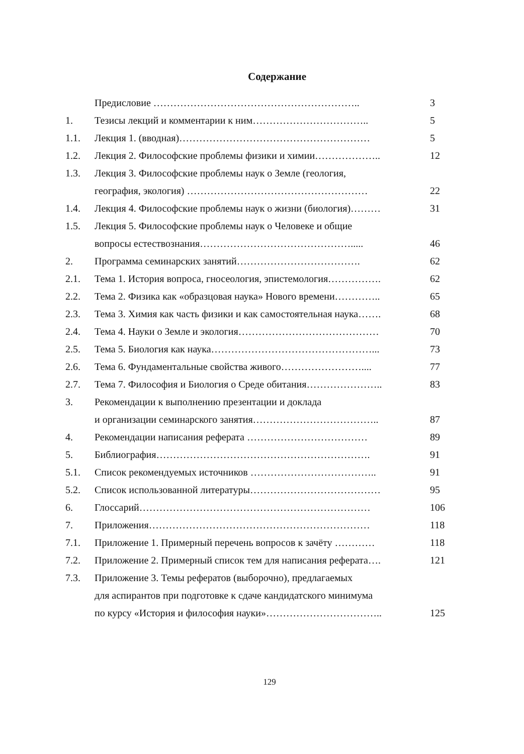Содержание
| | Предисловие …………………………………………………….. | 3 |
| 1. | Тезисы лекций и комментарии к ним…………………………….. | 5 |
| 1.1. | Лекция 1. (вводная)………………………………………………… | 5 |
| 1.2. | Лекция 2. Философские проблемы физики и химии……………….. | 12 |
| 1.3. | Лекция 3. Философские проблемы наук о Земле (геология, география, экология) ……………………………………………… | 22 |
| 1.4. | Лекция 4. Философские проблемы наук о жизни (биология)……… | 31 |
| 1.5. | Лекция 5. Философские проблемы наук о Человеке и общие вопросы естествознания………………………………………..... | 46 |
| 2. | Программа семинарских занятий………………………………. | 62 |
| 2.1. | Тема 1. История вопроса, гносеология, эпистемология……………. | 62 |
| 2.2. | Тема 2. Физика как «образцовая наука» Нового времени………….. | 65 |
| 2.3. | Тема 3. Химия как часть физики и как самостоятельная наука……. | 68 |
| 2.4. | Тема 4. Науки о Земле и экология…………………………………… | 70 |
| 2.5. | Тема 5. Биология как наука…………………………………………... | 73 |
| 2.6. | Тема 6. Фундаментальные свойства живого…………………….... | 77 |
| 2.7. | Тема 7. Философия и Биология о Среде обитания………………….. | 83 |
| 3. | Рекомендации к выполнению презентации и доклада и организации семинарского занятия……………………………….. | 87 |
| 4. | Рекомендации написания реферата ……………………………… | 89 |
| 5. | Библиография………………………………………………………. | 91 |
| 5.1. | Список рекомендуемых источников ……………………………….. | 91 |
| 5.2. | Список использованной литературы………………………………… | 95 |
| 6. | Глоссарий…………………………………………………………… | 106 |
| 7. | Приложения………………………………………………………… | 118 |
| 7.1. | Приложение 1. Примерный перечень вопросов к зачёту ………… | 118 |
| 7.2. | Приложение 2. Примерный список тем для написания реферата…. | 121 |
| 7.3. | Приложение 3. Темы рефератов (выборочно), предлагаемых для аспирантов при подготовке к сдаче кандидатского минимума по курсу «История и философия науки»…………………………….. | 125 |
129